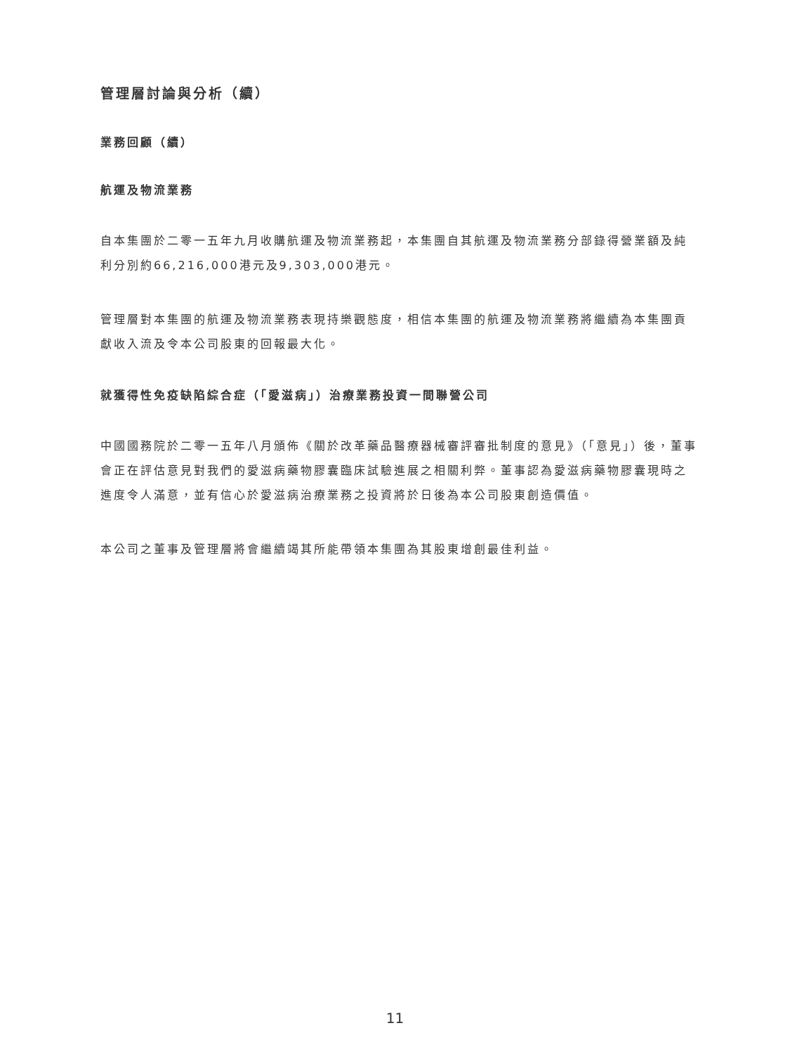管理層討論與分析（續）
業務回顧（續）
航運及物流業務
自本集團於二零一五年九月收購航運及物流業務起，本集團自其航運及物流業務分部錄得營業額及純利分別約66,216,000港元及9,303,000港元。
管理層對本集團的航運及物流業務表現持樂觀態度，相信本集團的航運及物流業務將繼續為本集團貢獻收入流及令本公司股東的回報最大化。
就獲得性免疫缺陷綜合症（「愛滋病」）治療業務投資一間聯營公司
中國國務院於二零一五年八月頒佈《關於改革藥品醫療器械審評審批制度的意見》（「意見」）後，董事會正在評估意見對我們的愛滋病藥物膠囊臨床試驗進展之相關利弊。董事認為愛滋病藥物膠囊現時之進度令人滿意，並有信心於愛滋病治療業務之投資將於日後為本公司股東創造價值。
本公司之董事及管理層將會繼續竭其所能帶領本集團為其股東增創最佳利益。
11